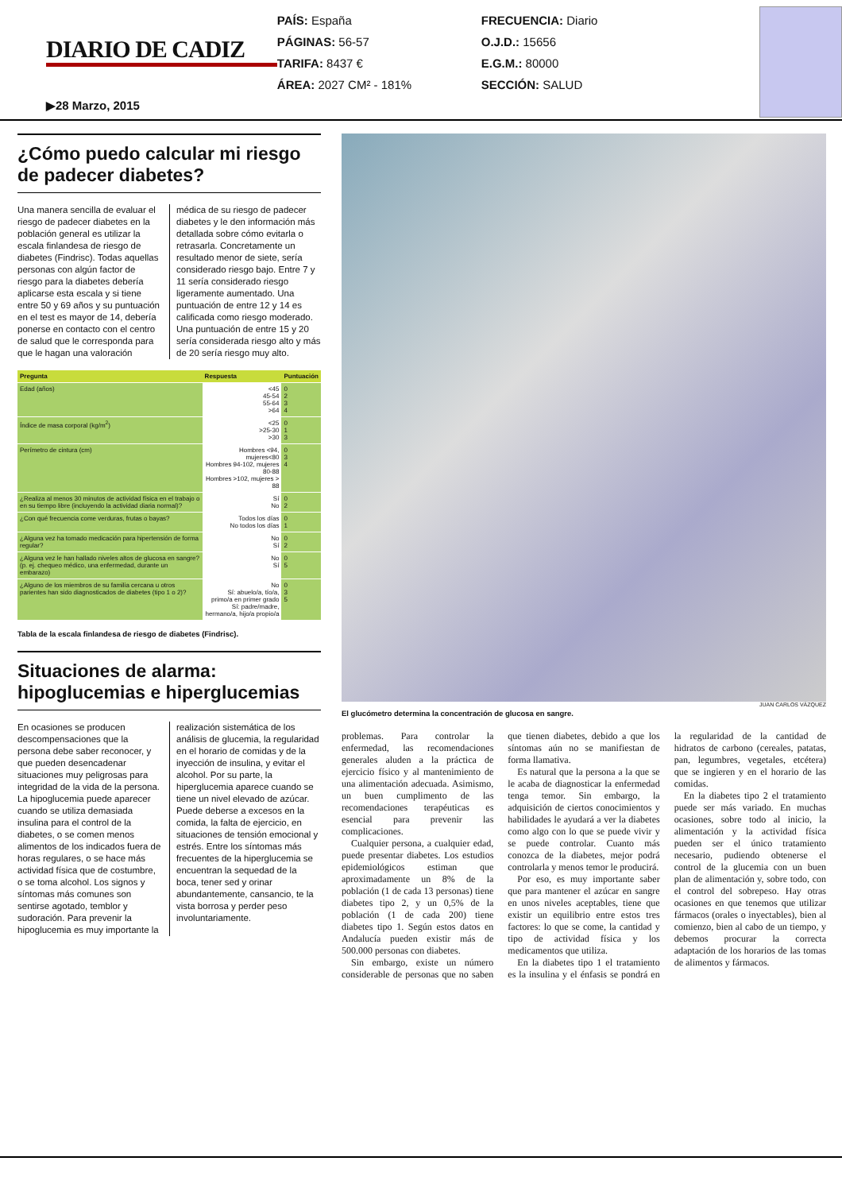DIARIO DE CADIZ
▶28 Marzo, 2015
PAÍS: España
PÁGINAS: 56-57
TARIFA: 8437 €
ÁREA: 2027 CM² - 181%
FRECUENCIA: Diario
O.J.D.: 15656
E.G.M.: 80000
SECCIÓN: SALUD
¿Cómo puedo calcular mi riesgo de padecer diabetes?
Una manera sencilla de evaluar el riesgo de padecer diabetes en la población general es utilizar la escala finlandesa de riesgo de diabetes (Findrisc). Todas aquellas personas con algún factor de riesgo para la diabetes debería aplicarse esta escala y si tiene entre 50 y 69 años y su puntuación en el test es mayor de 14, debería ponerse en contacto con el centro de salud que le corresponda para que le hagan una valoración médica de su riesgo de padecer diabetes y le den información más detallada sobre cómo evitarla o retrasarla. Concretamente un resultado menor de siete, sería considerado riesgo bajo. Entre 7 y 11 sería considerado riesgo ligeramente aumentado. Una puntuación de entre 12 y 14 es calificada como riesgo moderado. Una puntuación de entre 15 y 20 sería considerada riesgo alto y más de 20 sería riesgo muy alto.
| Pregunta | Respuesta | Puntuación |
| --- | --- | --- |
| Edad (años) | <45 45-54 55-64 >64 | 0 2 3 4 |
| Índice de masa corporal (kg/m<sup>2</sup>) | <25 >25-30 >30 | 0 1 3 |
| Perímetro de cintura (cm) | Hombres <94, mujeres<80 Hombres 94-102, mujeres 80-88 Hombres >102, mujeres > 88 | 0 3 4 |
| ¿Realiza al menos 30 minutos de actividad física en el trabajo o en su tiempo libre (incluyendo la actividad diaria normal)? | Sí No | 0 2 |
| ¿Con qué frecuencia come verduras, frutas o bayas? | Todos los días No todos los días | 0 1 |
| ¿Alguna vez ha tomado medicación para hipertensión de forma regular? | No Sí | 0 2 |
| ¿Alguna vez le han hallado niveles altos de glucosa en sangre? (p. ej. chequeo médico, una enfermedad, durante un embarazo) | No Sí | 0 5 |
| ¿Alguno de los miembros de su familia cercana u otros parientes han sido diagnosticados de diabetes (tipo 1 o 2)? | No Sí: abuelo/a, tío/a, primo/a en primer grado Sí: padre/madre, hermano/a, hijo/a propio/a | 0 3 5 |
Tabla de la escala finlandesa de riesgo de diabetes (Findrisc).
Situaciones de alarma: hipoglucemias e hiperglucemias
En ocasiones se producen descompensaciones que la persona debe saber reconocer, y que pueden desencadenar situaciones muy peligrosas para integridad de la vida de la persona. La hipoglucemia puede aparecer cuando se utiliza demasiada insulina para el control de la diabetes, o se comen menos alimentos de los indicados fuera de horas regulares, o se hace más actividad física que de costumbre, o se toma alcohol. Los signos y síntomas más comunes son sentirse agotado, temblor y sudoración. Para prevenir la hipoglucemia es muy importante la realización sistemática de los análisis de glucemia, la regularidad en el horario de comidas y de la inyección de insulina, y evitar el alcohol. Por su parte, la hiperglucemia aparece cuando se tiene un nivel elevado de azúcar. Puede deberse a excesos en la comida, la falta de ejercicio, en situaciones de tensión emocional y estrés. Entre los síntomas más frecuentes de la hiperglucemia se encuentran la sequedad de la boca, tener sed y orinar abundantemente, cansancio, te la vista borrosa y perder peso involuntariamente.
JUAN CARLOS VÁZQUEZ
El glucómetro determina la concentración de glucosa en sangre.
problemas. Para controlar la enfermedad, las recomendaciones generales aluden a la práctica de ejercicio físico y al mantenimiento de una alimentación adecuada. Asimismo, un buen cumplimento de las recomendaciones terapéuticas es esencial para prevenir las complicaciones.
Cualquier persona, a cualquier edad, puede presentar diabetes. Los estudios epidemiológicos estiman que aproximadamente un 8% de la población (1 de cada 13 personas) tiene diabetes tipo 2, y un 0,5% de la población (1 de cada 200) tiene diabetes tipo 1. Según estos datos en Andalucía pueden existir más de 500.000 personas con diabetes.
Sin embargo, existe un número considerable de personas que no saben que tienen diabetes, debido a que los síntomas aún no se manifiestan de forma llamativa.
Es natural que la persona a la que se le acaba de diagnosticar la enfermedad tenga temor. Sin embargo, la adquisición de ciertos conocimientos y habilidades le ayudará a ver la diabetes como algo con lo que se puede vivir y se puede controlar. Cuanto más conozca de la diabetes, mejor podrá controlarla y menos temor le producirá.
Por eso, es muy importante saber que para mantener el azúcar en sangre en unos niveles aceptables, tiene que existir un equilibrio entre estos tres factores: lo que se come, la cantidad y tipo de actividad física y los medicamentos que utiliza.
En la diabetes tipo 1 el tratamiento es la insulina y el énfasis se pondrá en la regularidad de la cantidad de hidratos de carbono (cereales, patatas, pan, legumbres, vegetales, etcétera) que se ingieren y en el horario de las comidas.
En la diabetes tipo 2 el tratamiento puede ser más variado. En muchas ocasiones, sobre todo al inicio, la alimentación y la actividad física pueden ser el único tratamiento necesario, pudiendo obtenerse el control de la glucemia con un buen plan de alimentación y, sobre todo, con el control del sobrepeso. Hay otras ocasiones en que tenemos que utilizar fármacos (orales o inyectables), bien al comienzo, bien al cabo de un tiempo, y debemos procurar la correcta adaptación de los horarios de las tomas de alimentos y fármacos.